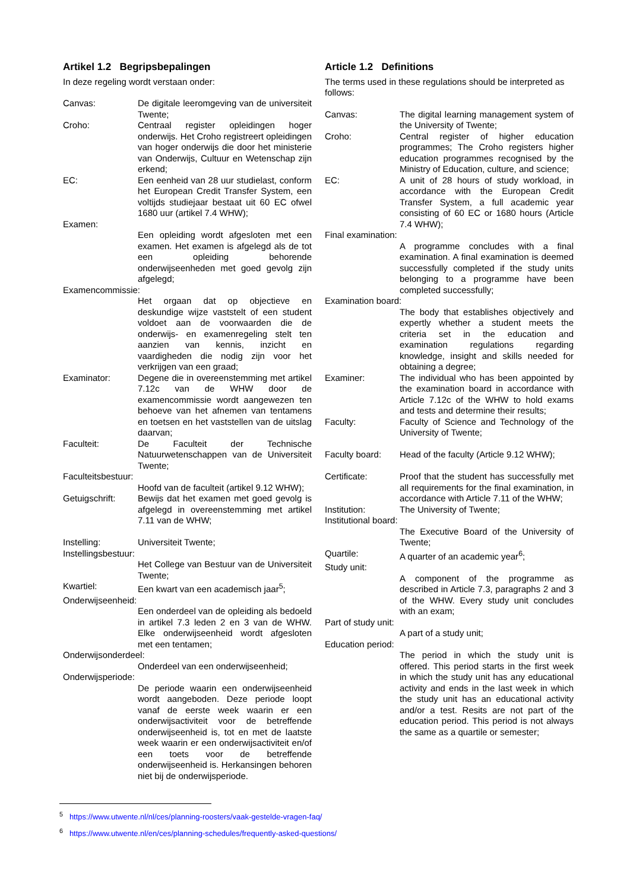Artikel 1.2 Begripsbepalingen
In deze regeling wordt verstaan onder:
Canvas: De digitale leeromgeving van de universiteit Twente;
Croho: Centraal register opleidingen hoger onderwijs. Het Croho registreert opleidingen van hoger onderwijs die door het ministerie van Onderwijs, Cultuur en Wetenschap zijn erkend;
EC: Een eenheid van 28 uur studielast, conform het European Credit Transfer System, een voltijds studiejaar bestaat uit 60 EC ofwel 1680 uur (artikel 7.4 WHW);
Examen:
Een opleiding wordt afgesloten met een examen. Het examen is afgelegd als de tot een opleiding behorende onderwijseenheden met goed gevolg zijn afgelegd;
Examencommissie:
Het orgaan dat op objectieve en deskundige wijze vaststelt of een student voldoet aan de voorwaarden die de onderwijs- en examenregeling stelt ten aanzien van kennis, inzicht en vaardigheden die nodig zijn voor het verkrijgen van een graad;
Examinator: Degene die in overeenstemming met artikel 7.12c van de WHW door de examencommissie wordt aangewezen ten behoeve van het afnemen van tentamens en toetsen en het vaststellen van de uitslag daarvan;
Faculteit: De Faculteit der Technische Natuurwetenschappen van de Universiteit Twente;
Faculteitsbestuur:
Hoofd van de faculteit (artikel 9.12 WHW);
Getuigschrift: Bewijs dat het examen met goed gevolg is afgelegd in overeenstemming met artikel 7.11 van de WHW;
Instelling: Universiteit Twente;
Instellingsbestuur:
Het College van Bestuur van de Universiteit Twente;
Kwartiel: Een kwart van een academisch jaar<sup>5</sup>;
Onderwijseenheid:
Een onderdeel van de opleiding als bedoeld in artikel 7.3 leden 2 en 3 van de WHW. Elke onderwijseenheid wordt afgesloten met een tentamen;
Onderwijsonderdeel:
Onderdeel van een onderwijseenheid;
Onderwijsperiode:
De periode waarin een onderwijseenheid wordt aangeboden. Deze periode loopt vanaf de eerste week waarin er een onderwijsactiviteit voor de betreffende onderwijseenheid is, tot en met de laatste week waarin er een onderwijsactiviteit en/of een toets voor de betreffende onderwijseenheid is. Herkansingen behoren niet bij de onderwijsperiode.
Article 1.2 Definitions
The terms used in these regulations should be interpreted as follows:
Canvas: The digital learning management system of the University of Twente;
Croho: Central register of higher education programmes; The Croho registers higher education programmes recognised by the Ministry of Education, culture, and science;
EC: A unit of 28 hours of study workload, in accordance with the European Credit Transfer System, a full academic year consisting of 60 EC or 1680 hours (Article 7.4 WHW);
Final examination:
A programme concludes with a final examination. A final examination is deemed successfully completed if the study units belonging to a programme have been completed successfully;
Examination board:
The body that establishes objectively and expertly whether a student meets the criteria set in the education and examination regulations regarding knowledge, insight and skills needed for obtaining a degree;
Examiner: The individual who has been appointed by the examination board in accordance with Article 7.12c of the WHW to hold exams and tests and determine their results;
Faculty: Faculty of Science and Technology of the University of Twente;
Faculty board: Head of the faculty (Article 9.12 WHW);
Certificate: Proof that the student has successfully met all requirements for the final examination, in accordance with Article 7.11 of the WHW;
Institution: The University of Twente;
Institutional board:
The Executive Board of the University of Twente;
Quartile: A quarter of an academic year<sup>6</sup>;
Study unit:
A component of the programme as described in Article 7.3, paragraphs 2 and 3 of the WHW. Every study unit concludes with an exam;
Part of study unit:
A part of a study unit;
Education period:
The period in which the study unit is offered. This period starts in the first week in which the study unit has any educational activity and ends in the last week in which the study unit has an educational activity and/or a test. Resits are not part of the education period. This period is not always the same as a quartile or semester;
<sup>5</sup> https://www.utwente.nl/nl/ces/planning-roosters/vaak-gestelde-vragen-faq/
<sup>6</sup> https://www.utwente.nl/en/ces/planning-schedules/frequently-asked-questions/